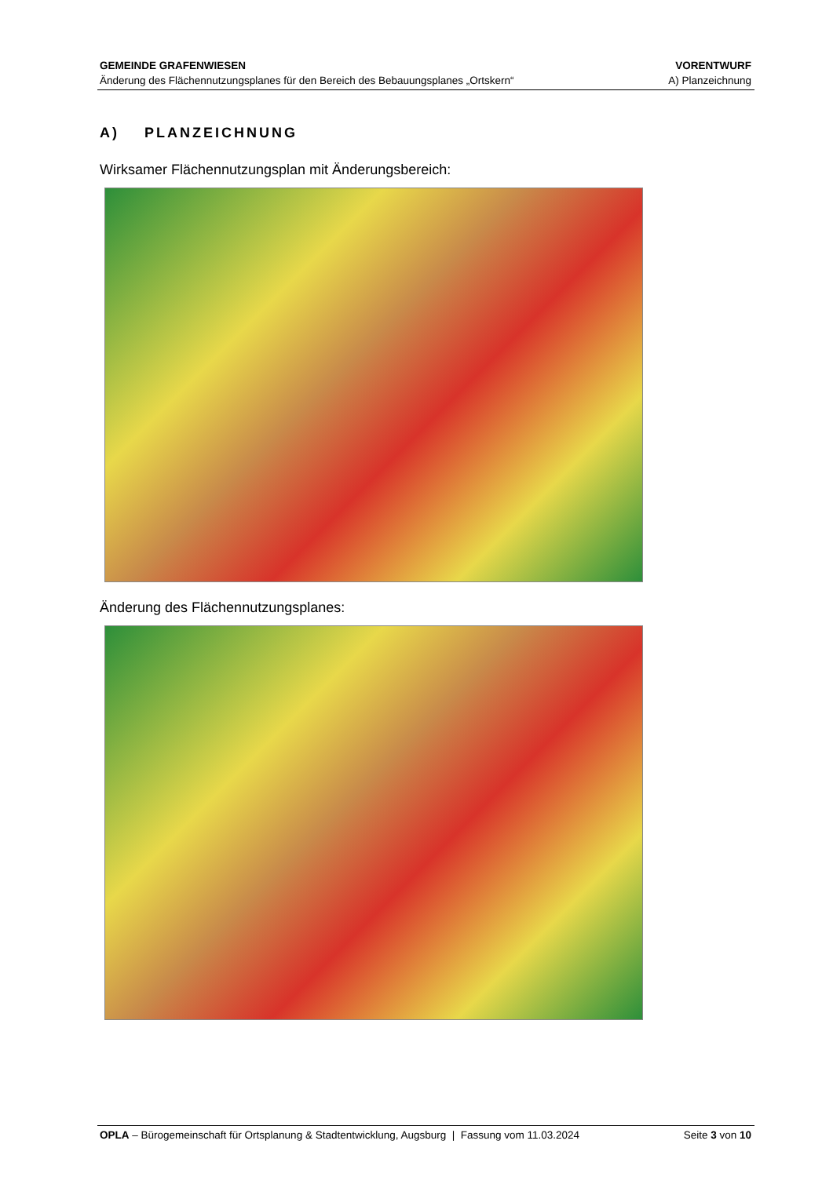GEMEINDE GRAFENWIESEN
Änderung des Flächennutzungsplanes für den Bereich des Bebauungsplanes „Ortskern“
VORENTWURF
A) Planzeichnung
A) PLANZEICHNUNG
Wirksamer Flächennutzungsplan mit Änderungsbereich:
Änderung des Flächennutzungsplanes:
OPLA – Bürogemeinschaft für Ortsplanung & Stadtentwicklung, Augsburg | Fassung vom 11.03.2024
Seite 3 von 10